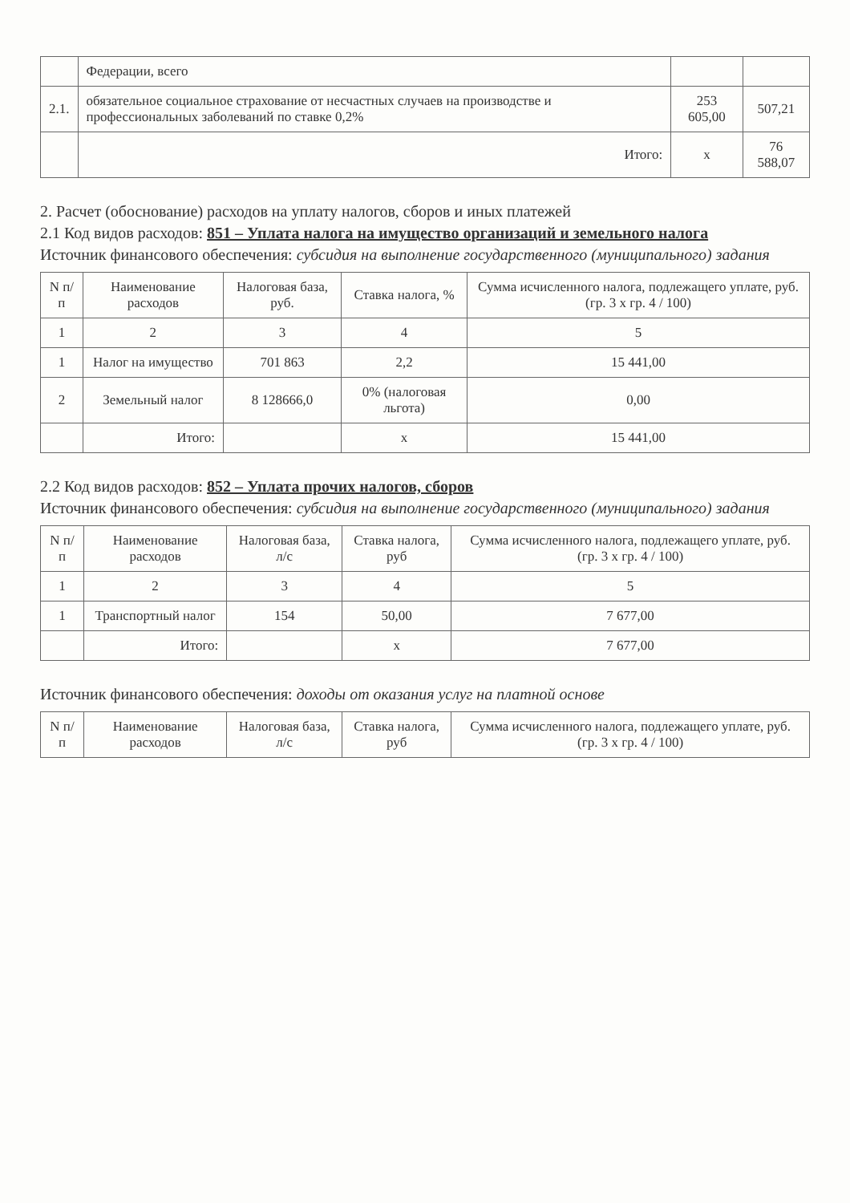| | Федерации, всего | | |
| 2.1. | обязательное социальное страхование от несчастных случаев на производстве и профессиональных заболеваний по ставке 0,2% | 253 605,00 | 507,21 |
| | Итого: | x | 76 588,07 |
2. Расчет (обоснование) расходов на уплату налогов, сборов и иных платежей
2.1 Код видов расходов: 851 – Уплата налога на имущество организаций и земельного налога
Источник финансового обеспечения: субсидия на выполнение государственного (муниципального) задания
| N п/п | Наименование расходов | Налоговая база, руб. | Ставка налога, % | Сумма исчисленного налога, подлежащего уплате, руб. (гр. 3 x гр. 4 / 100) |
| --- | --- | --- | --- | --- |
| 1 | 2 | 3 | 4 | 5 |
| 1 | Налог на имущество | 701 863 | 2,2 | 15 441,00 |
| 2 | Земельный налог | 8 128666,0 | 0% (налоговая льгота) | 0,00 |
| | Итого: | | x | 15 441,00 |
2.2 Код видов расходов: 852 – Уплата прочих налогов, сборов
Источник финансового обеспечения: субсидия на выполнение государственного (муниципального) задания
| N п/п | Наименование расходов | Налоговая база, л/с | Ставка налога, руб | Сумма исчисленного налога, подлежащего уплате, руб. (гр. 3 x гр. 4 / 100) |
| --- | --- | --- | --- | --- |
| 1 | 2 | 3 | 4 | 5 |
| 1 | Транспортный налог | 154 | 50,00 | 7 677,00 |
| | Итого: | | x | 7 677,00 |
Источник финансового обеспечения: доходы от оказания услуг на платной основе
| N п/п | Наименование расходов | Налоговая база, л/с | Ставка налога, руб | Сумма исчисленного налога, подлежащего уплате, руб. (гр. 3 x гр. 4 / 100) |
| --- | --- | --- | --- | --- |